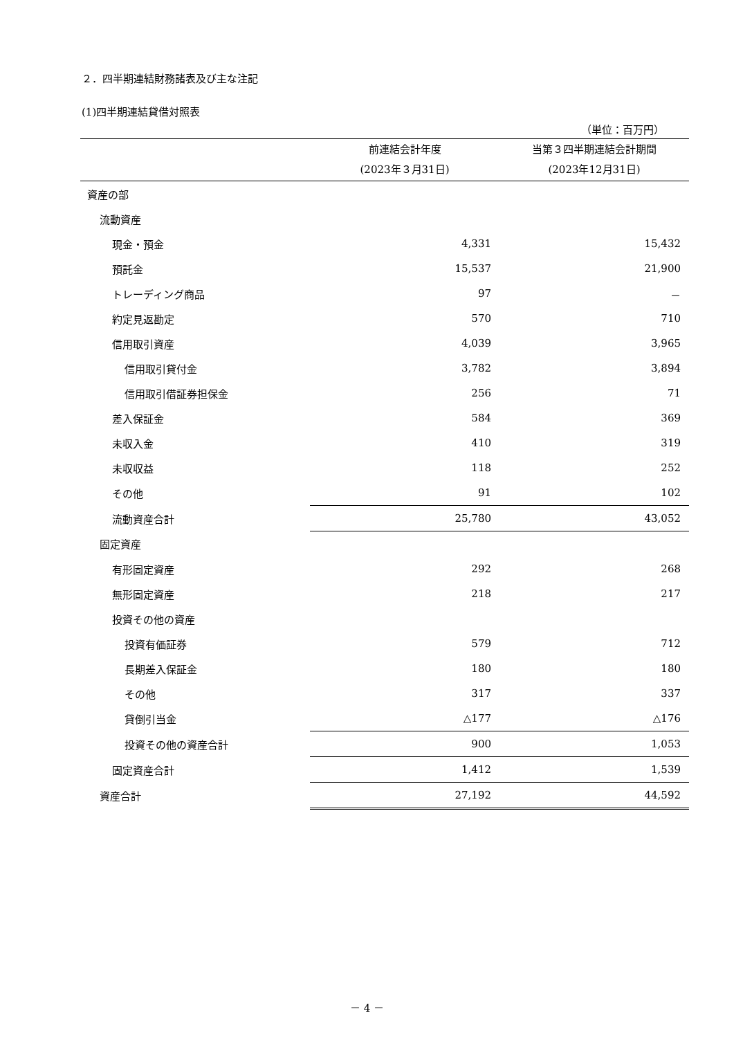２．四半期連結財務諸表及び主な注記
(1)四半期連結貸借対照表
（単位：百万円）
| | 前連結会計年度 (2023年３月31日) | 当第３四半期連結会計期間 (2023年12月31日) |
| --- | --- | --- |
| 資産の部 | | |
| 流動資産 | | |
| 現金・預金 | 4,331 | 15,432 |
| 預託金 | 15,537 | 21,900 |
| トレーディング商品 | 97 | － |
| 約定見返勘定 | 570 | 710 |
| 信用取引資産 | 4,039 | 3,965 |
| 信用取引貸付金 | 3,782 | 3,894 |
| 信用取引借証券担保金 | 256 | 71 |
| 差入保証金 | 584 | 369 |
| 未収入金 | 410 | 319 |
| 未収収益 | 118 | 252 |
| その他 | 91 | 102 |
| 流動資産合計 | 25,780 | 43,052 |
| 固定資産 | | |
| 有形固定資産 | 292 | 268 |
| 無形固定資産 | 218 | 217 |
| 投資その他の資産 | | |
| 投資有価証券 | 579 | 712 |
| 長期差入保証金 | 180 | 180 |
| その他 | 317 | 337 |
| 貸倒引当金 | △177 | △176 |
| 投資その他の資産合計 | 900 | 1,053 |
| 固定資産合計 | 1,412 | 1,539 |
| 資産合計 | 27,192 | 44,592 |
－ 4 －